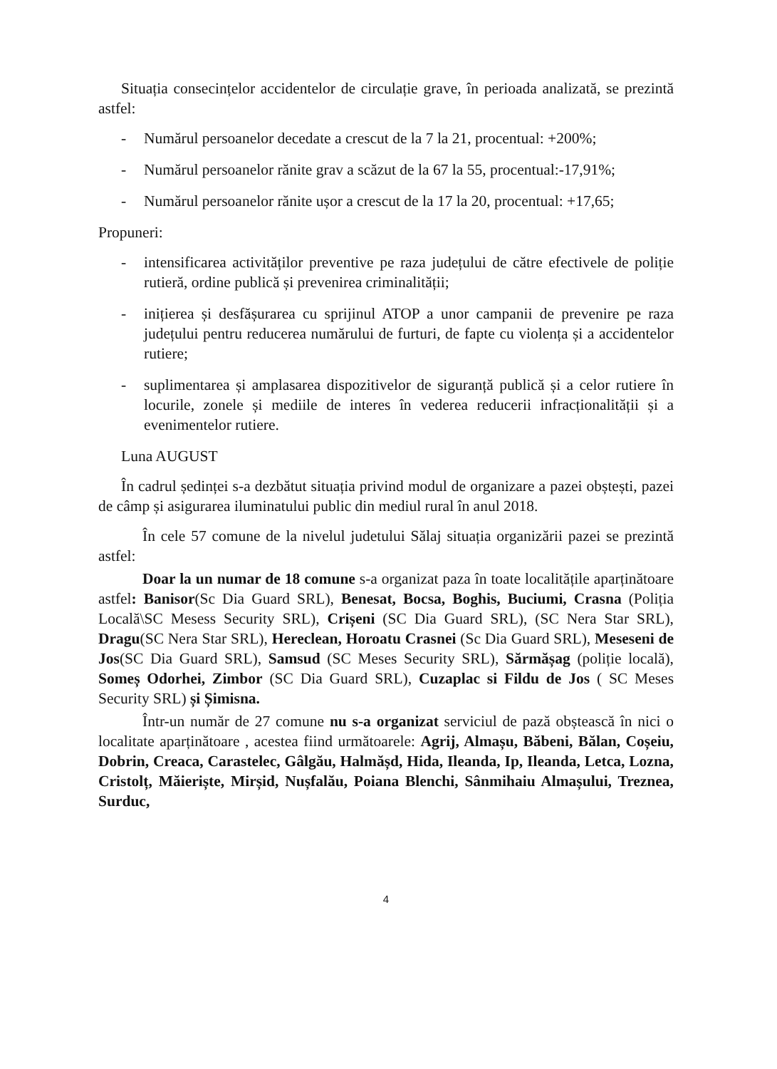Situația consecințelor accidentelor de circulație grave, în perioada analizată, se prezintă astfel:
- Numărul persoanelor decedate a crescut de la 7 la 21, procentual: +200%;
- Numărul persoanelor rănite grav a scăzut de la 67 la 55, procentual:-17,91%;
- Numărul persoanelor rănite ușor a crescut de la 17 la 20, procentual: +17,65;
Propuneri:
- intensificarea activităților preventive pe raza județului de către efectivele de poliție rutieră, ordine publică și prevenirea criminalității;
- inițierea și desfășurarea cu sprijinul ATOP a unor campanii de prevenire pe raza județului pentru reducerea numărului de furturi, de fapte cu violența și a accidentelor rutiere;
- suplimentarea și amplasarea dispozitivelor de siguranță publică și a celor rutiere în locurile, zonele și mediile de interes în vederea reducerii infracționalității și a evenimentelor rutiere.
Luna AUGUST
În cadrul ședinței s-a dezbătut situația privind modul de organizare a pazei obștești, pazei de câmp și asigurarea iluminatului public din mediul rural în anul 2018.
În cele 57 comune de la nivelul judetului Sălaj situația organizării pazei se prezintă astfel:
Doar la un numar de 18 comune s-a organizat paza în toate localitățile aparținătoare astfel: Banisor(Sc Dia Guard SRL), Benesat, Bocsa, Boghis, Buciumi, Crasna (Poliția Locală\SC Mesess Security SRL), Crișeni (SC Dia Guard SRL), (SC Nera Star SRL), Dragu(SC Nera Star SRL), Hereclean, Horoatu Crasnei (Sc Dia Guard SRL), Meseseni de Jos(SC Dia Guard SRL), Samsud (SC Meses Security SRL), Sărmășag (poliție locală), Someș Odorhei, Zimbor (SC Dia Guard SRL), Cuzaplac si Fildu de Jos ( SC Meses Security SRL) și Șimisna.
Într-un număr de 27 comune nu s-a organizat serviciul de pază obștească în nici o localitate aparținătoare , acestea fiind următoarele: Agrij, Almașu, Băbeni, Bălan, Coșeiu, Dobrin, Creaca, Carastelec, Gâlgău, Halmășd, Hida, Ileanda, Ip, Ileanda, Letca, Lozna, Cristolț, Măieriște, Mirșid, Nușfalău, Poiana Blenchi, Sânmihaiu Almașului, Treznea, Surduc,
4